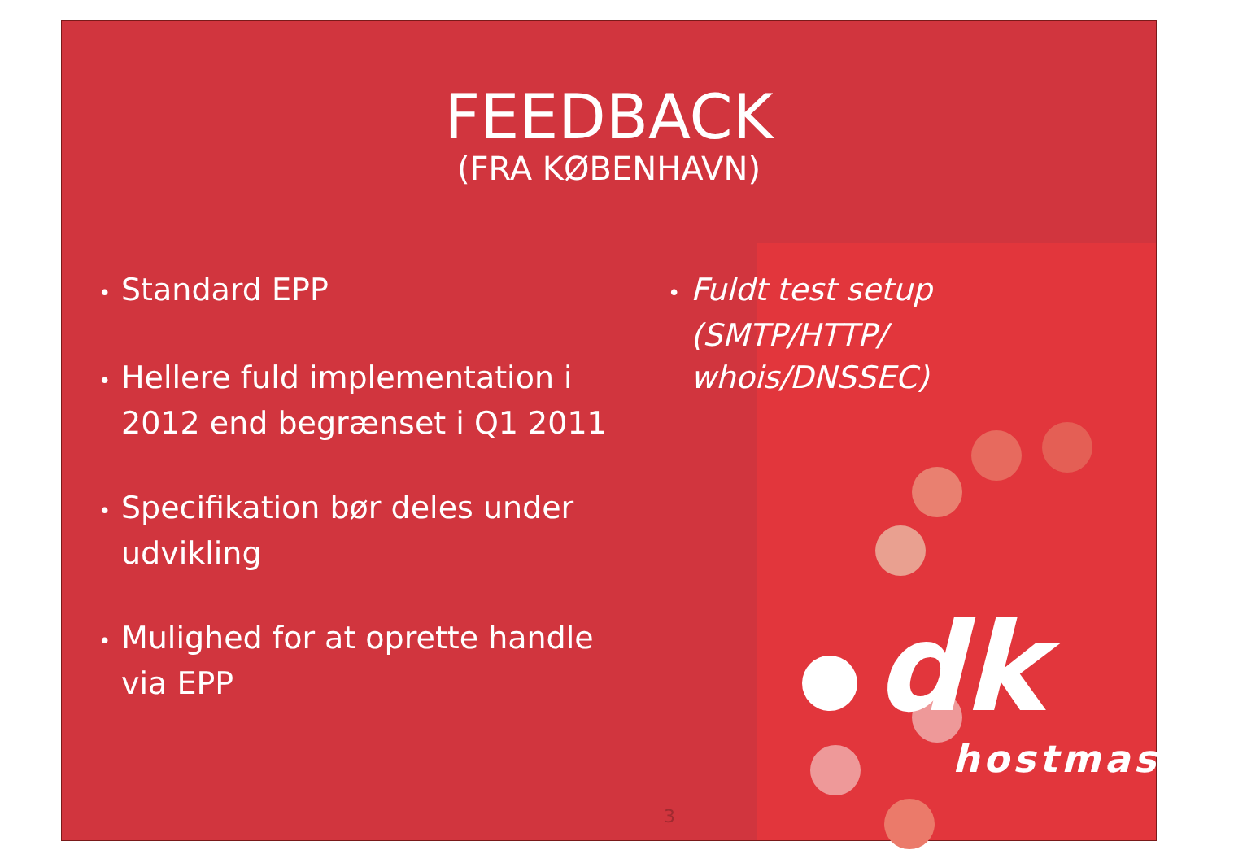FEEDBACK
(FRA KØBENHAVN)
• Standard EPP
• Hellere fuld implementation i 2012 end begrænset i Q1 2011
• Specifikation bør deles under udvikling
• Mulighed for at oprette handle via EPP
• Fuldt test setup (SMTP/HTTP/ whois/DNSSEC)
dk
hostmaster
3